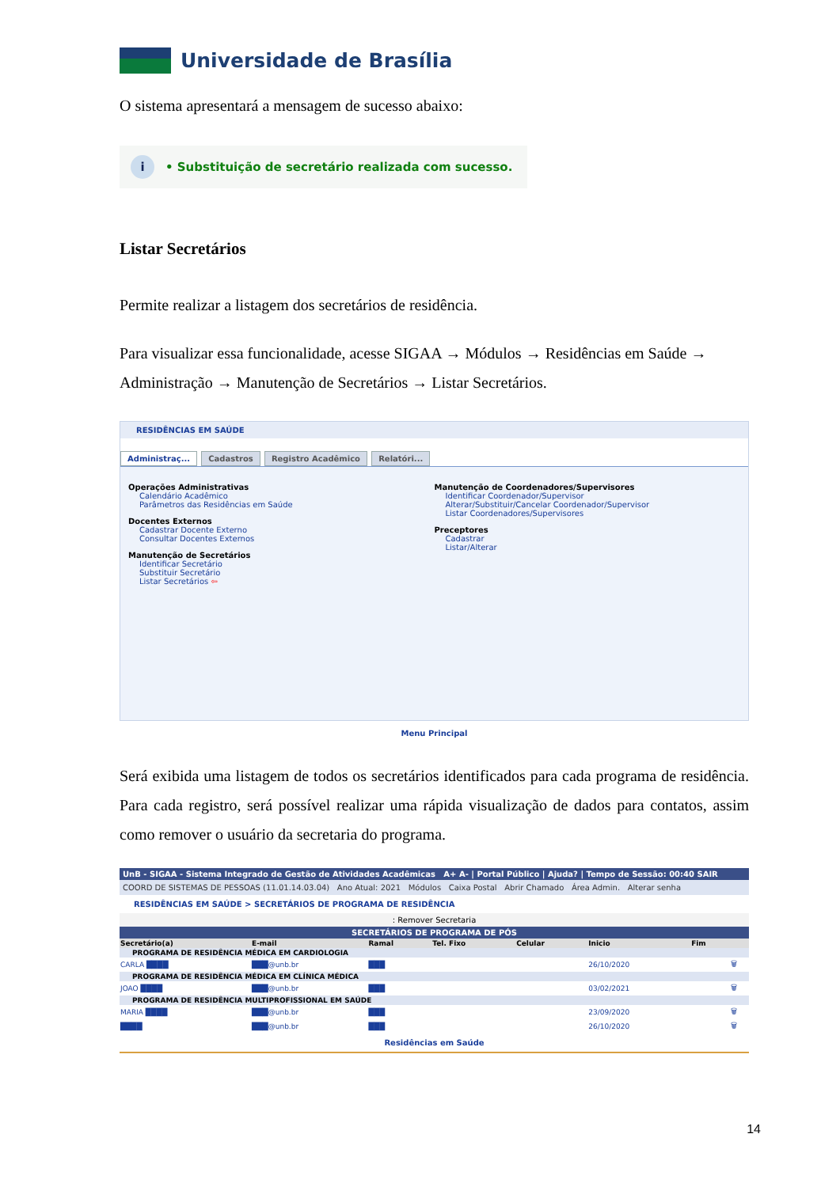Universidade de Brasília
O sistema apresentará a mensagem de sucesso abaixo:
i • Substituição de secretário realizada com sucesso.
Listar Secretários
Permite realizar a listagem dos secretários de residência.
Para visualizar essa funcionalidade, acesse SIGAA → Módulos → Residências em Saúde → Administração → Manutenção de Secretários → Listar Secretários.
RESIDÊNCIAS EM SAÚDE
Administraç... Cadastros Registro Acadêmico Relatóri...
Operações Administrativas
Calendário Acadêmico
Parâmetros das Residências em Saúde
Docentes Externos
Cadastrar Docente Externo
Consultar Docentes Externos
Manutenção de Secretários
Identificar Secretário
Substituir Secretário
Listar Secretários ⇦
Manutenção de Coordenadores/Supervisores
Identificar Coordenador/Supervisor
Alterar/Substituir/Cancelar Coordenador/Supervisor
Listar Coordenadores/Supervisores
Preceptores
Cadastrar
Listar/Alterar
Menu Principal
Será exibida uma listagem de todos os secretários identificados para cada programa de residência. Para cada registro, será possível realizar uma rápida visualização de dados para contatos, assim como remover o usuário da secretaria do programa.
UnB - SIGAA - Sistema Integrado de Gestão de Atividades Acadêmicas A+ A- | Portal Público | Ajuda? | Tempo de Sessão: 00:40 SAIR
COORD DE SISTEMAS DE PESSOAS (11.01.14.03.04) Ano Atual: 2021 Módulos Caixa Postal Abrir Chamado Área Admin. Alterar senha
RESIDÊNCIAS EM SAÚDE > SECRETÁRIOS DE PROGRAMA DE RESIDÊNCIA
: Remover Secretaria
SECRETÁRIOS DE PROGRAMA DE PÓS
| Secretário(a) | E-mail | Ramal | Tel. Fixo | Celular | Inicio | Fim | |
| --- | --- | --- | --- | --- | --- | --- | --- |
| PROGRAMA DE RESIDÊNCIA MÉDICA EM CARDIOLOGIA | | | | | | | |
| CARLA ████ | ███@unb.br | ███ | | | 26/10/2020 | | 🗑 |
| PROGRAMA DE RESIDÊNCIA MÉDICA EM CLÍNICA MÉDICA | | | | | | | |
| JOAO ████ | ███@unb.br | ███ | | | 03/02/2021 | | 🗑 |
| PROGRAMA DE RESIDÊNCIA MULTIPROFISSIONAL EM SAÚDE | | | | | | | |
| MARIA ████ | ███@unb.br | ███ | | | 23/09/2020 | | 🗑 |
| ████ | ███@unb.br | ███ | | | 26/10/2020 | | 🗑 |
Residências em Saúde
14